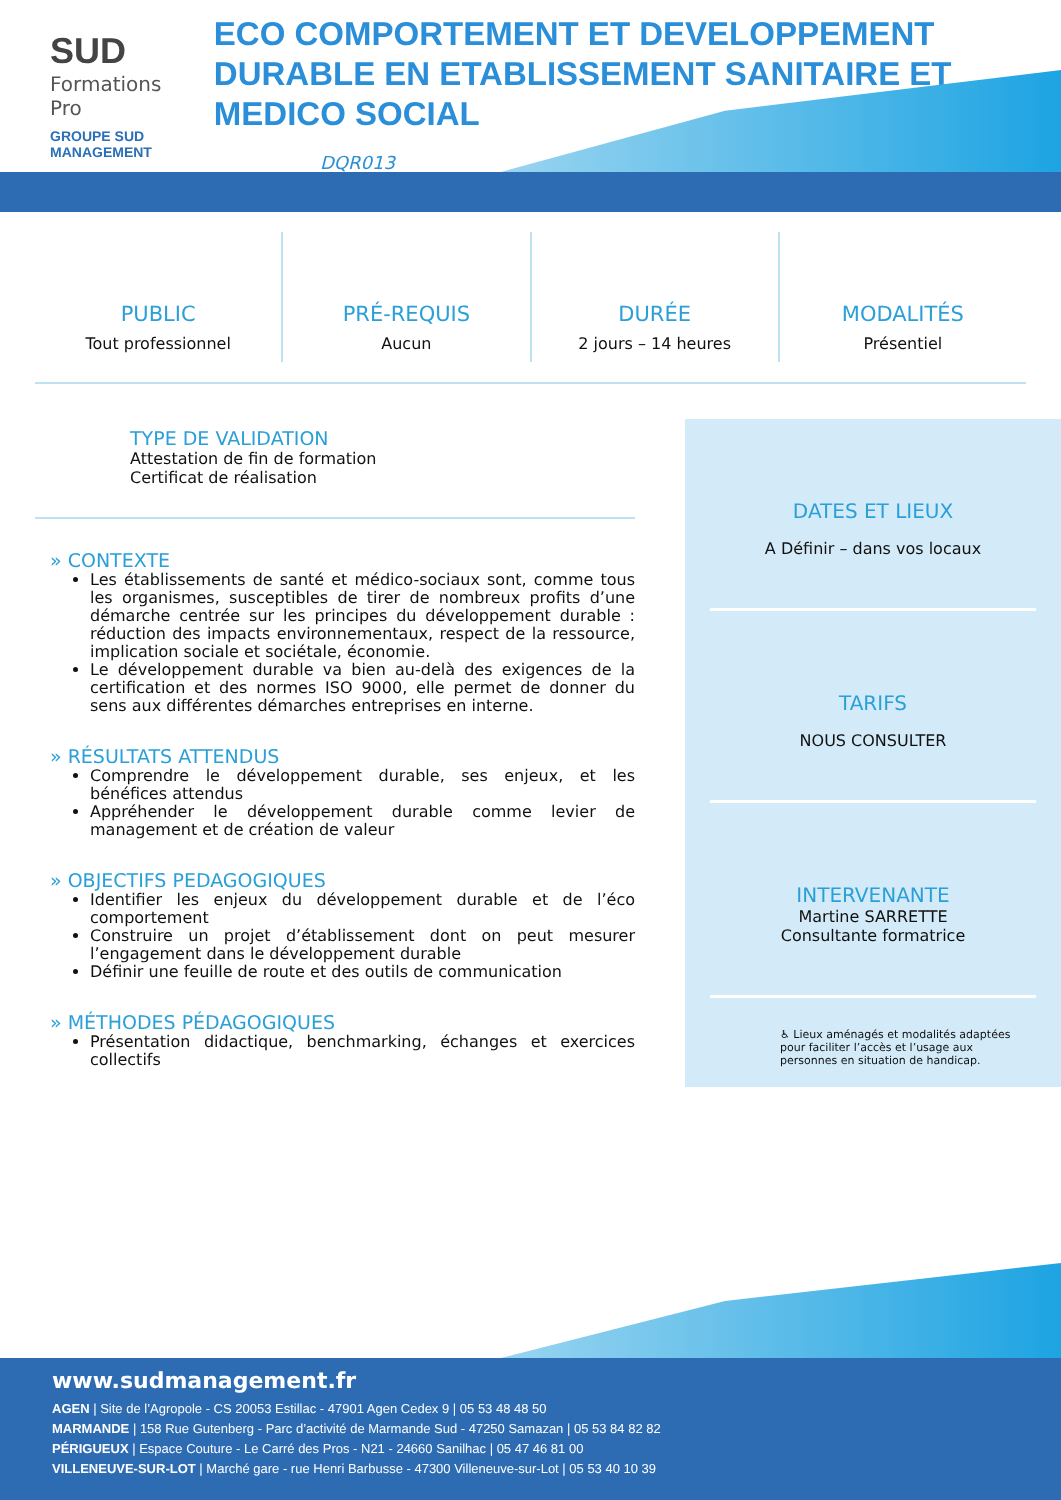SUD
Formations Pro
GROUPE SUD MANAGEMENT
ECO COMPORTEMENT ET DEVELOPPEMENT DURABLE EN ETABLISSEMENT SANITAIRE ET MEDICO SOCIAL
DQR013
PUBLIC
Tout professionnel
PRÉ-REQUIS
Aucun
DURÉE
2 jours – 14 heures
MODALITÉS
Présentiel
TYPE DE VALIDATION
Attestation de fin de formation
Certificat de réalisation
» CONTEXTE
Les établissements de santé et médico-sociaux sont, comme tous les organismes, susceptibles de tirer de nombreux profits d’une démarche centrée sur les principes du développement durable : réduction des impacts environnementaux, respect de la ressource, implication sociale et sociétale, économie.
Le développement durable va bien au-delà des exigences de la certification et des normes ISO 9000, elle permet de donner du sens aux différentes démarches entreprises en interne.
» RÉSULTATS ATTENDUS
Comprendre le développement durable, ses enjeux, et les bénéfices attendus
Appréhender le développement durable comme levier de management et de création de valeur
» OBJECTIFS PEDAGOGIQUES
Identifier les enjeux du développement durable et de l’éco comportement
Construire un projet d’établissement dont on peut mesurer l’engagement dans le développement durable
Définir une feuille de route et des outils de communication
» MÉTHODES PÉDAGOGIQUES
Présentation didactique, benchmarking, échanges et exercices collectifs
DATES ET LIEUX
A Définir – dans vos locaux
TARIFS
NOUS CONSULTER
INTERVENANTE
Martine SARRETTE
Consultante formatrice
♿ Lieux aménagés et modalités adaptées pour faciliter l’accès et l’usage aux personnes en situation de handicap.
www.sudmanagement.fr
AGEN | Site de l’Agropole - CS 20053 Estillac - 47901 Agen Cedex 9 | 05 53 48 48 50
MARMANDE | 158 Rue Gutenberg - Parc d’activité de Marmande Sud - 47250 Samazan | 05 53 84 82 82
PÉRIGUEUX | Espace Couture - Le Carré des Pros - N21 - 24660 Sanilhac | 05 47 46 81 00
VILLENEUVE-SUR-LOT | Marché gare - rue Henri Barbusse - 47300 Villeneuve-sur-Lot | 05 53 40 10 39